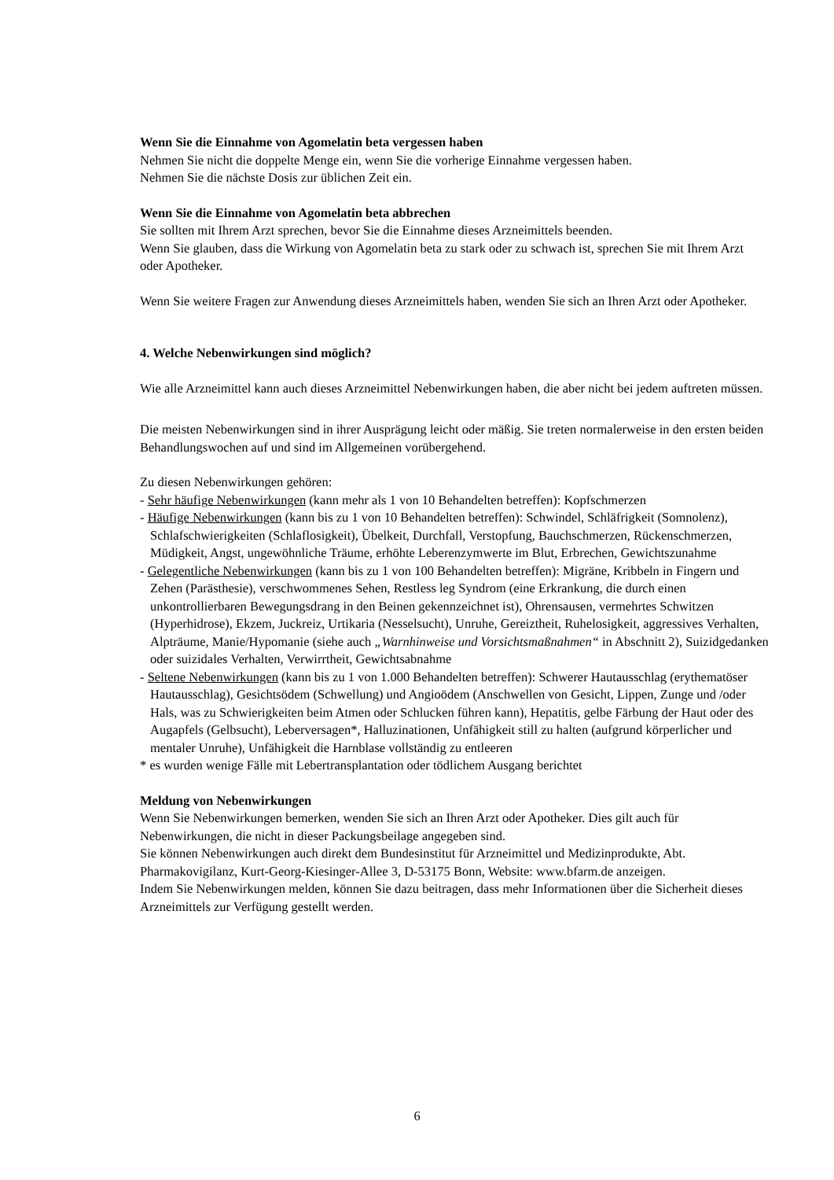Wenn Sie die Einnahme von Agomelatin beta vergessen haben
Nehmen Sie nicht die doppelte Menge ein, wenn Sie die vorherige Einnahme vergessen haben.
Nehmen Sie die nächste Dosis zur üblichen Zeit ein.
Wenn Sie die Einnahme von Agomelatin beta abbrechen
Sie sollten mit Ihrem Arzt sprechen, bevor Sie die Einnahme dieses Arzneimittels beenden.
Wenn Sie glauben, dass die Wirkung von Agomelatin beta zu stark oder zu schwach ist, sprechen Sie mit Ihrem Arzt oder Apotheker.
Wenn Sie weitere Fragen zur Anwendung dieses Arzneimittels haben, wenden Sie sich an Ihren Arzt oder Apotheker.
4. Welche Nebenwirkungen sind möglich?
Wie alle Arzneimittel kann auch dieses Arzneimittel Nebenwirkungen haben, die aber nicht bei jedem auftreten müssen.
Die meisten Nebenwirkungen sind in ihrer Ausprägung leicht oder mäßig. Sie treten normalerweise in den ersten beiden Behandlungswochen auf und sind im Allgemeinen vorübergehend.
Zu diesen Nebenwirkungen gehören:
- Sehr häufige Nebenwirkungen (kann mehr als 1 von 10 Behandelten betreffen): Kopfschmerzen
- Häufige Nebenwirkungen (kann bis zu 1 von 10 Behandelten betreffen): Schwindel, Schläfrigkeit (Somnolenz), Schlafschwierigkeiten (Schlaflosigkeit), Übelkeit, Durchfall, Verstopfung, Bauchschmerzen, Rückenschmerzen, Müdigkeit, Angst, ungewöhnliche Träume, erhöhte Leberenzymwerte im Blut, Erbrechen, Gewichtszunahme
- Gelegentliche Nebenwirkungen (kann bis zu 1 von 100 Behandelten betreffen): Migräne, Kribbeln in Fingern und Zehen (Parästhesie), verschwommenes Sehen, Restless leg Syndrom (eine Erkrankung, die durch einen unkontrollierbaren Bewegungsdrang in den Beinen gekennzeichnet ist), Ohrensausen, vermehrtes Schwitzen (Hyperhidrose), Ekzem, Juckreiz, Urtikaria (Nesselsucht), Unruhe, Gereiztheit, Ruhelosigkeit, aggressives Verhalten, Alpträume, Manie/Hypomanie (siehe auch „Warnhinweise und Vorsichtsmaßnahmen“ in Abschnitt 2), Suizidgedanken oder suizidales Verhalten, Verwirrtheit, Gewichtsabnahme
- Seltene Nebenwirkungen (kann bis zu 1 von 1.000 Behandelten betreffen): Schwerer Hautausschlag (erythematöser Hautausschlag), Gesichtsödem (Schwellung) und Angioödem (Anschwellen von Gesicht, Lippen, Zunge und /oder Hals, was zu Schwierigkeiten beim Atmen oder Schlucken führen kann), Hepatitis, gelbe Färbung der Haut oder des Augapfels (Gelbsucht), Leberversagen*, Halluzinationen, Unfähigkeit still zu halten (aufgrund körperlicher und mentaler Unruhe), Unfähigkeit die Harnblase vollständig zu entleeren
* es wurden wenige Fälle mit Lebertransplantation oder tödlichem Ausgang berichtet
Meldung von Nebenwirkungen
Wenn Sie Nebenwirkungen bemerken, wenden Sie sich an Ihren Arzt oder Apotheker. Dies gilt auch für Nebenwirkungen, die nicht in dieser Packungsbeilage angegeben sind.
Sie können Nebenwirkungen auch direkt dem Bundesinstitut für Arzneimittel und Medizinprodukte, Abt. Pharmakovigilanz, Kurt-Georg-Kiesinger-Allee 3, D-53175 Bonn, Website: www.bfarm.de anzeigen.
Indem Sie Nebenwirkungen melden, können Sie dazu beitragen, dass mehr Informationen über die Sicherheit dieses Arzneimittels zur Verfügung gestellt werden.
6